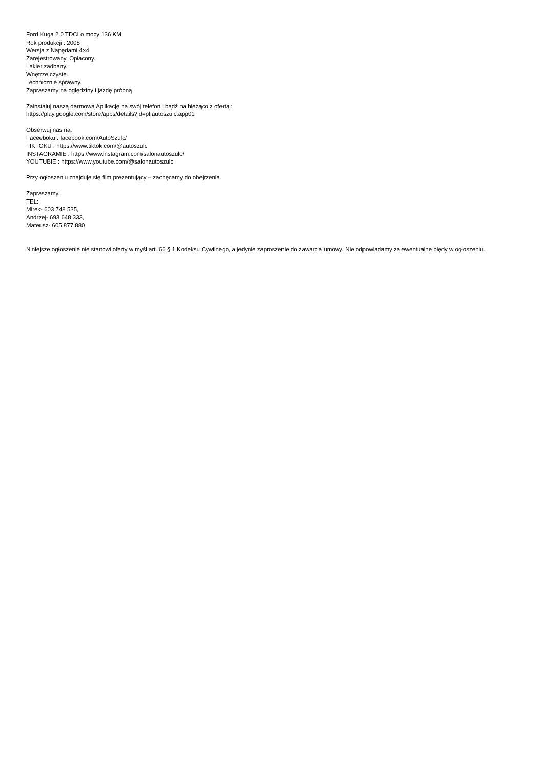Ford Kuga 2.0 TDCI o mocy 136 KM
Rok produkcji : 2008
Wersja z Napędami 4×4
Zarejestrowany, Opłacony.
Lakier zadbany.
Wnętrze czyste.
Technicznie sprawny.
Zapraszamy na oględziny i jazdę próbną.
Zainstaluj naszą darmową Aplikację na swój telefon i bądź na bieżąco z ofertą :
https://play.google.com/store/apps/details?id=pl.autoszulc.app01
Obserwuj nas na:
Faceeboku : facebook.com/AutoSzulc/
TIKTOKU : https://www.tiktok.com/@autoszulc
INSTAGRAMIE : https://www.instagram.com/salonautoszulc/
YOUTUBIE : https://www.youtube.com/@salonautoszulc
Przy ogłoszeniu znajduje się film prezentujący – zachęcamy do obejrzenia.
Zapraszamy.
TEL:
Mirek- 603 748 535,
Andrzej- 693 648 333,
Mateusz- 605 877 880
Niniejsze ogłoszenie nie stanowi oferty w myśl art. 66 § 1 Kodeksu Cywilnego, a jedynie zaproszenie do zawarcia umowy. Nie odpowiadamy za ewentualne błędy w ogłoszeniu.